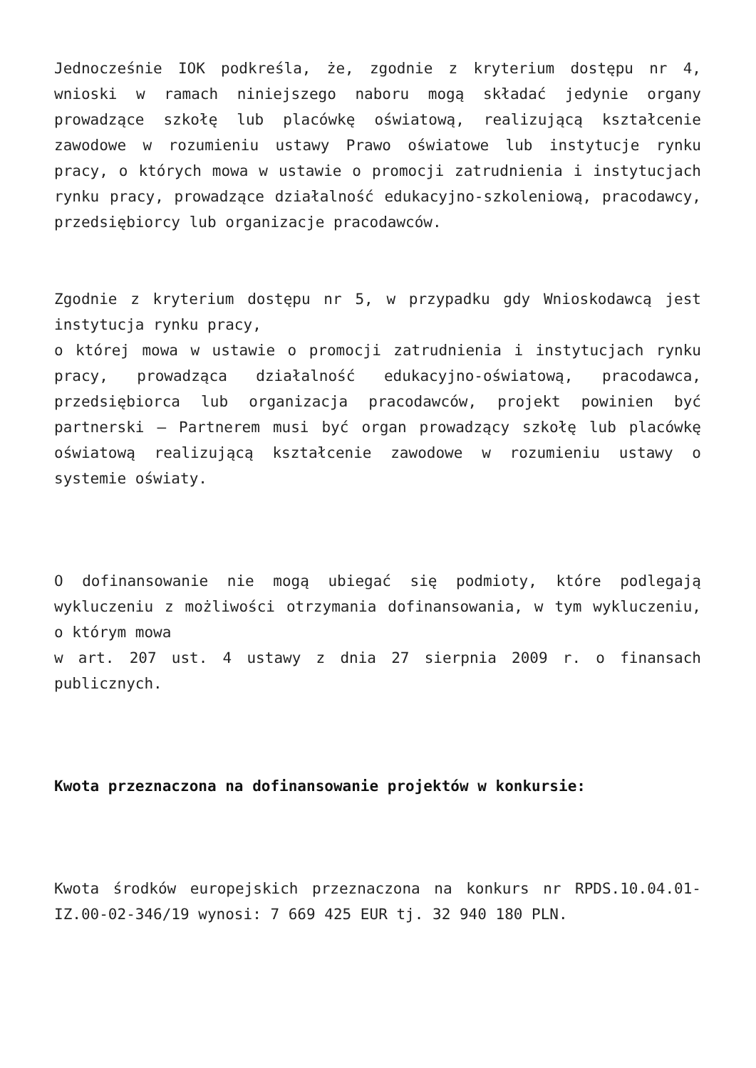Jednocześnie IOK podkreśla, że, zgodnie z kryterium dostępu nr 4, wnioski w ramach niniejszego naboru mogą składać jedynie organy prowadzące szkołę lub placówkę oświatową, realizującą kształcenie zawodowe w rozumieniu ustawy Prawo oświatowe lub instytucje rynku pracy, o których mowa w ustawie o promocji zatrudnienia i instytucjach rynku pracy, prowadzące działalność edukacyjno-szkoleniową, pracodawcy, przedsiębiorcy lub organizacje pracodawców.
Zgodnie z kryterium dostępu nr 5, w przypadku gdy Wnioskodawcą jest instytucja rynku pracy,
o której mowa w ustawie o promocji zatrudnienia i instytucjach rynku pracy, prowadząca działalność edukacyjno-oświatową, pracodawca, przedsiębiorca lub organizacja pracodawców, projekt powinien być partnerski – Partnerem musi być organ prowadzący szkołę lub placówkę oświatową realizującą kształcenie zawodowe w rozumieniu ustawy o systemie oświaty.
O dofinansowanie nie mogą ubiegać się podmioty, które podlegają wykluczeniu z możliwości otrzymania dofinansowania, w tym wykluczeniu, o którym mowa
w art. 207 ust. 4 ustawy z dnia 27 sierpnia 2009 r. o finansach publicznych.
Kwota przeznaczona na dofinansowanie projektów w konkursie:
Kwota środków europejskich przeznaczona na konkurs nr RPDS.10.04.01-IZ.00-02-346/19 wynosi: 7 669 425 EUR tj. 32 940 180 PLN.